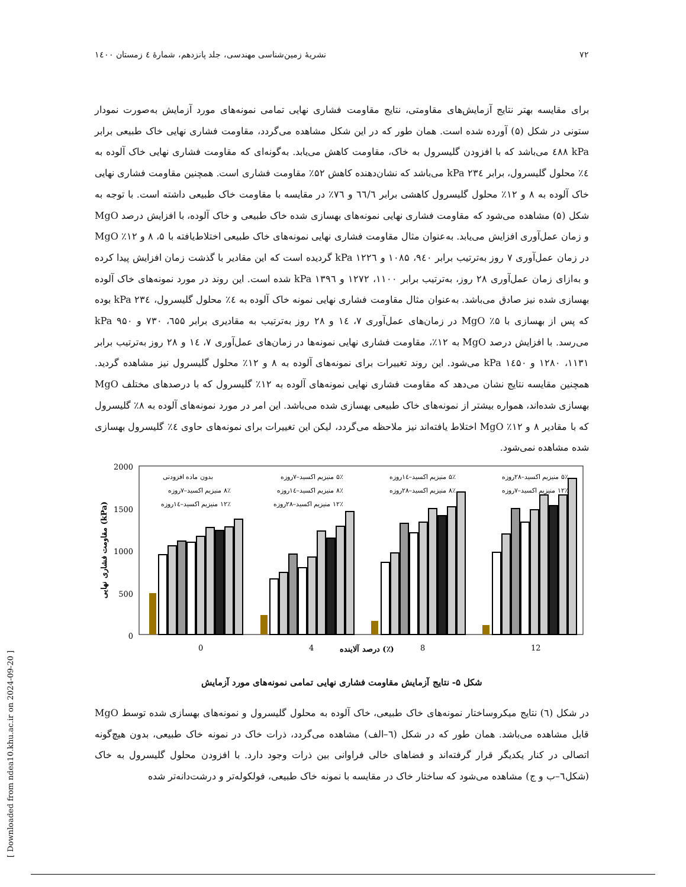۷۲ نشریهٔ زمین‌شناسی مهندسی، جلد پانزدهم، شمارهٔ ٤ زمستان ۱٤۰۰
برای مقایسه بهتر نتایج آزمایش‌های مقاومتی، نتایج مقاومت فشاری نهایی تمامی نمونه‌های مورد آزمایش به‌صورت نمودار ستونی در شکل (۵) آورده شده است. همان طور که در این شکل مشاهده می‌گردد، مقاومت فشاری نهایی خاک طبیعی برابر kPa ٤۸۸ می‌باشد که با افزودن گلیسرول به خاک، مقاومت کاهش می‌یابد. به‌گونه‌ای که مقاومت فشاری نهایی خاک آلوده به ٤٪ محلول گلیسرول، برابر kPa ۲۳٤ می‌باشد که نشان‌دهنده کاهش ۵۲٪ مقاومت فشاری است. همچنین مقاومت فشاری نهایی خاک آلوده به ۸ و ۱۲٪ محلول گلیسرول کاهشی برابر ٦٦/٦ و ۷٦٪ در مقایسه با مقاومت خاک طبیعی داشته است. با توجه به شکل (۵) مشاهده می‌شود که مقاومت فشاری نهایی نمونه‌های بهسازی شده خاک طبیعی و خاک آلوده، با افزایش درصد MgO و زمان عمل‌آوری افزایش می‌یابد. به‌عنوان مثال مقاومت فشاری نهایی نمونه‌های خاک طبیعی اختلاط‌یافته با ۵، ۸ و ۱۲٪ MgO در زمان عمل‌آوری ۷ روز به‌ترتیب برابر ۹٤۰، ۱۰۸۵ و kPa ۱۲۲٦ گردیده است که این مقادیر با گذشت زمان افزایش پیدا کرده و به‌ازای زمان عمل‌آوری ۲۸ روز، به‌ترتیب برابر ۱۱۰۰، ۱۲۷۲ و kPa ۱۳۹٦ شده است. این روند در مورد نمونه‌های خاک آلوده بهسازی شده نیز صادق می‌باشد. به‌عنوان مثال مقاومت فشاری نهایی نمونه خاک آلوده به ٤٪ محلول گلیسرول، kPa ۲۳٤ بوده که پس از بهسازی با ۵٪ MgO در زمان‌های عمل‌آوری ۷، ۱٤ و ۲۸ روز به‌ترتیب به مقادیری برابر ٦۵۵، ۷۳۰ و ۹۵۰ kPa می‌رسد. با افزایش درصد MgO به ۱۲٪، مقاومت فشاری نهایی نمونه‌ها در زمان‌های عمل‌آوری ۷، ۱٤ و ۲۸ روز به‌ترتیب برابر ۱۱۳۱، ۱۲۸۰ و kPa ۱٤۵۰ می‌شود. این روند تغییرات برای نمونه‌های آلوده به ۸ و ۱۲٪ محلول گلیسرول نیز مشاهده گردید. همچنین مقایسه نتایج نشان می‌دهد که مقاومت فشاری نهایی نمونه‌های آلوده به ۱۲٪ گلیسرول که با درصدهای مختلف MgO بهسازی شده‌اند، همواره بیشتر از نمونه‌های خاک طبیعی بهسازی شده می‌باشد. این امر در مورد نمونه‌های آلوده به ۸٪ گلیسرول که با مقادیر ۸ و ۱۲٪ MgO اختلاط یافته‌اند نیز ملاحظه می‌گردد، لیکن این تغییرات برای نمونه‌های حاوی ٤٪ گلیسرول بهسازی شده مشاهده نمی‌شود.
2000
1500
1000
500
0
مقاومت فشاری نهایی (kPa)
0
4
8
12
درصد آلاینده (٪)
بدون ماده افزودنی
۵٪ منیزیم اکسید–۷روزه
۵٪ منیزیم اکسید–۱٤روزه
۵٪ منیزیم اکسید–۲۸روزه
۸٪ منیزیم اکسید–۷روزه
۸٪ منیزیم اکسید–۱٤روزه
۸٪ منیزیم اکسید–۲۸روزه
۱۲٪ منیزیم اکسید–۷روزه
۱۲٪ منیزیم اکسید–۱٤روزه
۱۲٪ منیزیم اکسید–۲۸روزه
شکل ۵- نتایج آزمایش مقاومت فشاری نهایی تمامی نمونه‌های مورد آزمایش
در شکل (٦) نتایج میکروساختار نمونه‌های خاک طبیعی، خاک آلوده به محلول گلیسرول و نمونه‌های بهسازی شده توسط MgO قابل مشاهده می‌باشد. همان طور که در شکل (٦–الف) مشاهده می‌گردد، ذرات خاک در نمونه خاک طبیعی، بدون هیچ‌گونه اتصالی در کنار یکدیگر قرار گرفته‌اند و فضاهای خالی فراوانی بین ذرات وجود دارد. با افزودن محلول گلیسرول به خاک (شکل٦–ب و ج) مشاهده می‌شود که ساختار خاک در مقایسه با نمونه خاک طبیعی، فولکوله‌تر و درشت‌دانه‌تر شده
[ Downloaded from ndea10.khu.ac.ir on 2024-09-20 ]